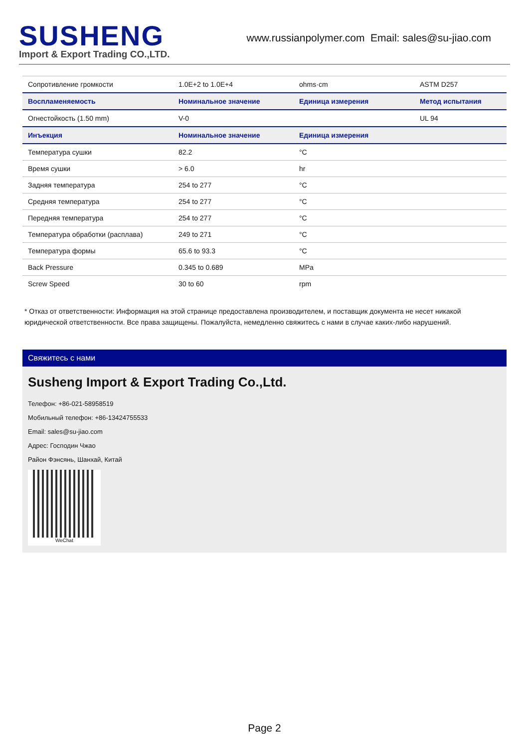SUSHENG
Import & Export Trading CO.,LTD.
www.russianpolymer.com Email: sales@su-jiao.com
| Сопротивление громкости | 1.0E+2 to 1.0E+4 | ohms·cm | ASTM D257 |
| Воспламеняемость | Номинальное значение | Единица измерения | Метод испытания |
| Огнестойкость (1.50 mm) | V-0 | | UL 94 |
| Инъекция | Номинальное значение | Единица измерения | |
| Температура сушки | 82.2 | °C | |
| Время сушки | > 6.0 | hr | |
| Задняя температура | 254 to 277 | °C | |
| Средняя температура | 254 to 277 | °C | |
| Передняя температура | 254 to 277 | °C | |
| Температура обработки (расплава) | 249 to 271 | °C | |
| Температура формы | 65.6 to 93.3 | °C | |
| Back Pressure | 0.345 to 0.689 | MPa | |
| Screw Speed | 30 to 60 | rpm | |
* Отказ от ответственности: Информация на этой странице предоставлена производителем, и поставщик документа не несет никакой юридической ответственности. Все права защищены. Пожалуйста, немедленно свяжитесь с нами в случае каких-либо нарушений.
Свяжитесь с нами
Susheng Import & Export Trading Co.,Ltd.
Телефон: +86-021-58958519
Мобильный телефон: +86-13424755533
Email: sales@su-jiao.com
Адрес: Господин Чжао
Район Фэнсянь, Шанхай, Китай
WeChat
Page 2